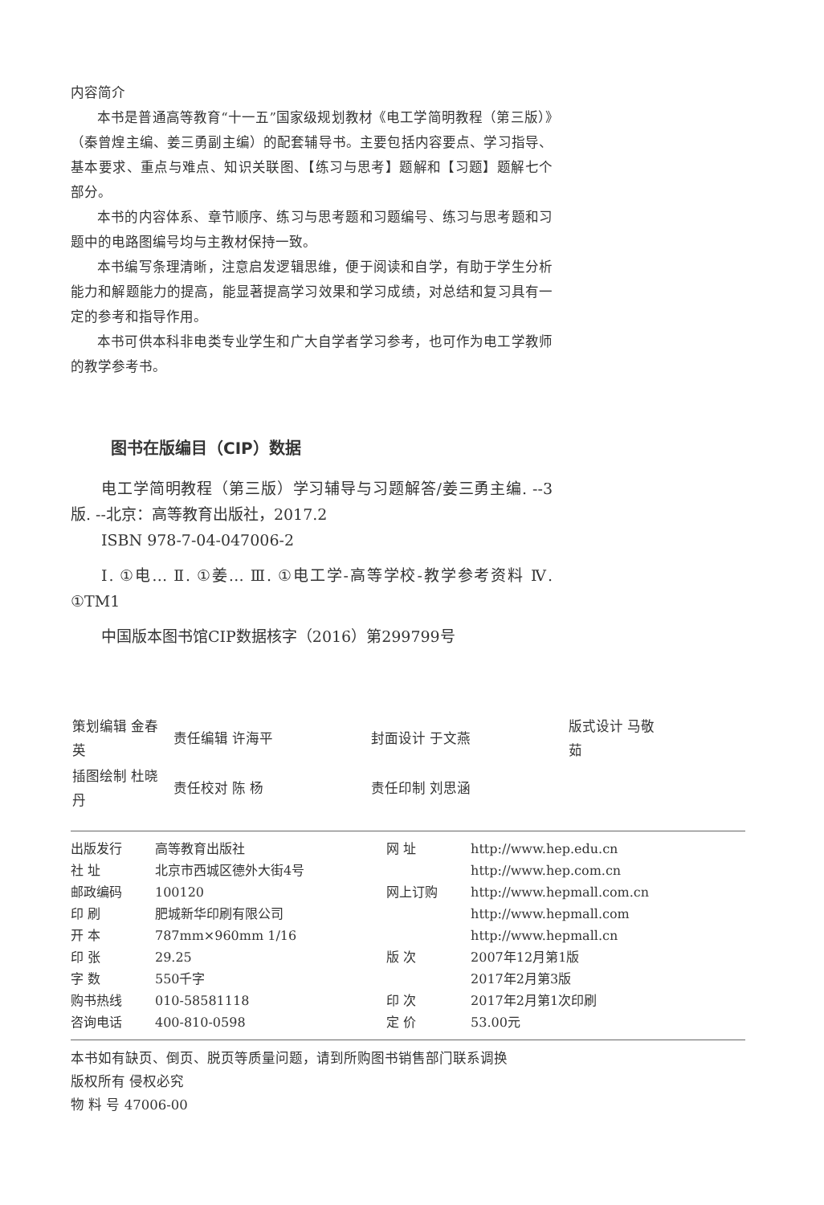内容简介
本书是普通高等教育“十一五”国家级规划教材《电工学简明教程（第三版）》（秦曾煌主编、姜三勇副主编）的配套辅导书。主要包括内容要点、学习指导、基本要求、重点与难点、知识关联图、【练习与思考】题解和【习题】题解七个部分。
本书的内容体系、章节顺序、练习与思考题和习题编号、练习与思考题和习题中的电路图编号均与主教材保持一致。
本书编写条理清晰，注意启发逻辑思维，便于阅读和自学，有助于学生分析能力和解题能力的提高，能显著提高学习效果和学习成绩，对总结和复习具有一定的参考和指导作用。
本书可供本科非电类专业学生和广大自学者学习参考，也可作为电工学教师的教学参考书。
图书在版编目（CIP）数据
电工学简明教程（第三版）学习辅导与习题解答/姜三勇主编. --3版. --北京：高等教育出版社，2017.2
ISBN 978-7-04-047006-2
Ⅰ. ①电… Ⅱ. ①姜… Ⅲ. ①电工学-高等学校-教学参考资料 Ⅳ. ①TM1
中国版本图书馆CIP数据核字（2016）第299799号
| 策划编辑 金春英 | 责任编辑 许海平 | 封面设计 于文燕 | 版式设计 马敬茹 |
| 插图绘制 杜晓丹 | 责任校对 陈 杨 | 责任印制 刘思涵 | |
| 出版发行 | 高等教育出版社 | 网 址 | http://www.hep.edu.cn |
| 社 址 | 北京市西城区德外大街4号 | | http://www.hep.com.cn |
| 邮政编码 | 100120 | 网上订购 | http://www.hepmall.com.cn |
| 印 刷 | 肥城新华印刷有限公司 | | http://www.hepmall.com |
| 开 本 | 787mm×960mm 1/16 | | http://www.hepmall.cn |
| 印 张 | 29.25 | 版 次 | 2007年12月第1版 |
| 字 数 | 550千字 | | 2017年2月第3版 |
| 购书热线 | 010-58581118 | 印 次 | 2017年2月第1次印刷 |
| 咨询电话 | 400-810-0598 | 定 价 | 53.00元 |
本书如有缺页、倒页、脱页等质量问题，请到所购图书销售部门联系调换
版权所有 侵权必究
物 料 号 47006-00